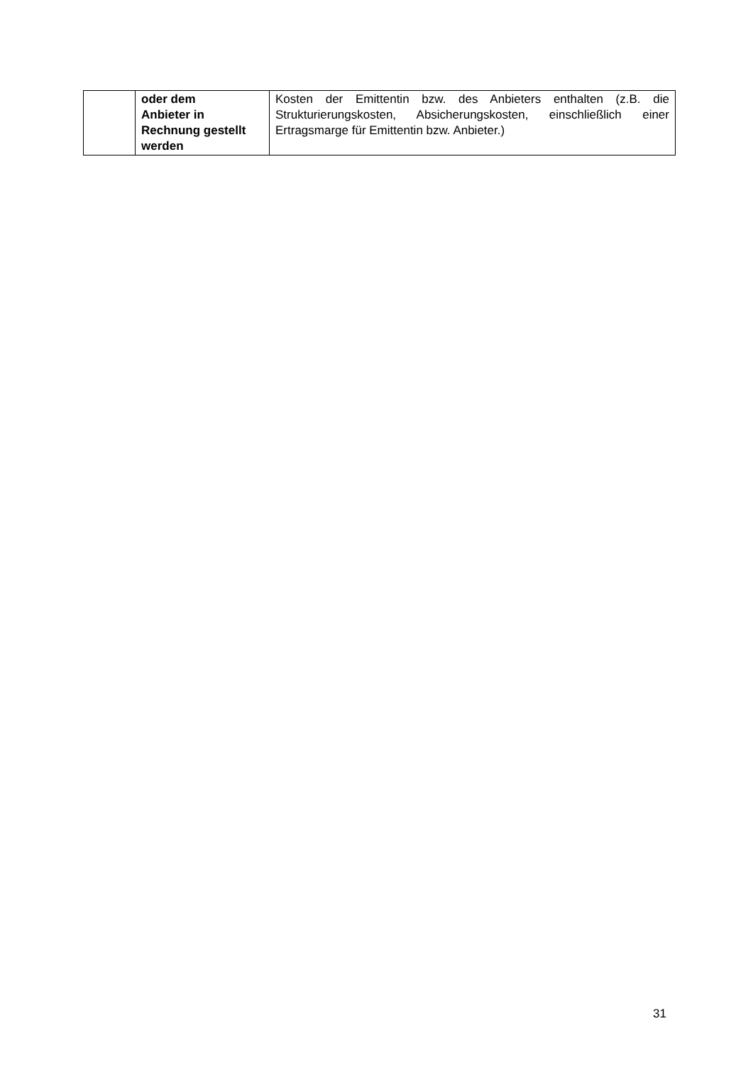| | oder dem Anbieter in Rechnung gestellt werden | Kosten der Emittentin bzw. des Anbieters enthalten (z.B. die Strukturierungskosten, Absicherungskosten, einschließlich einer Ertragsmarge für Emittentin bzw. Anbieter.) |
31